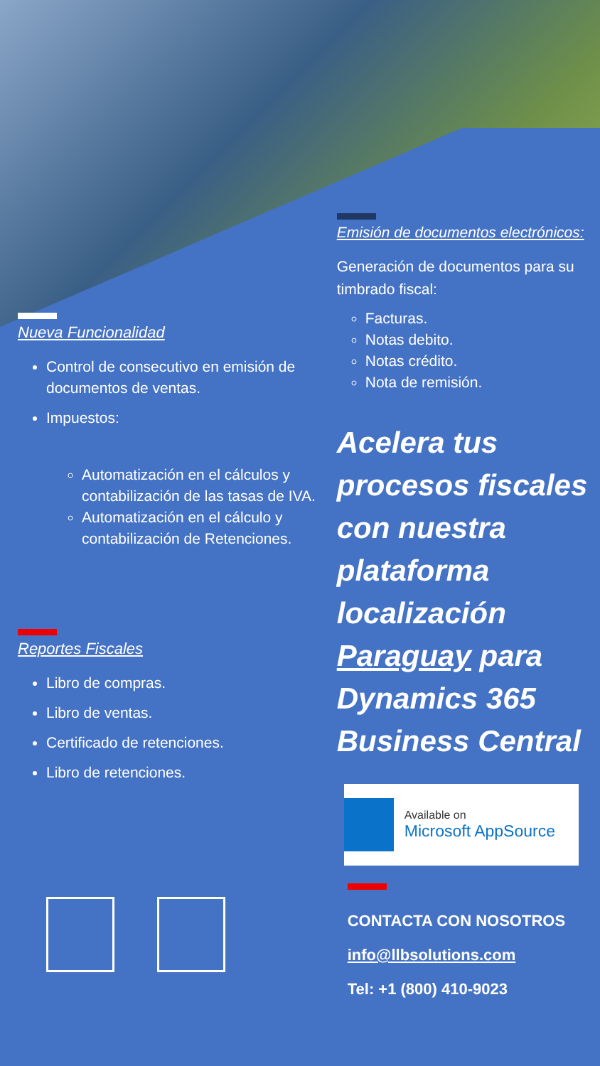Nueva Funcionalidad
Control de consecutivo en emisión de documentos de ventas.
Impuestos:
Automatización en el cálculos y contabilización de las tasas de IVA.
Automatización en el cálculo y contabilización de Retenciones.
Reportes Fiscales
Libro de compras.
Libro de ventas.
Certificado de retenciones.
Libro de retenciones.
Emisión de documentos electrónicos:
Generación de documentos para su timbrado fiscal:
Facturas.
Notas debito.
Notas crédito.
Nota de remisión.
Acelera tus procesos fiscales con nuestra plataforma localización Paraguay para Dynamics 365 Business Central
Available on
Microsoft AppSource
CONTACTA CON NOSOTROS
info@llbsolutions.com
Tel: +1 (800) 410-9023